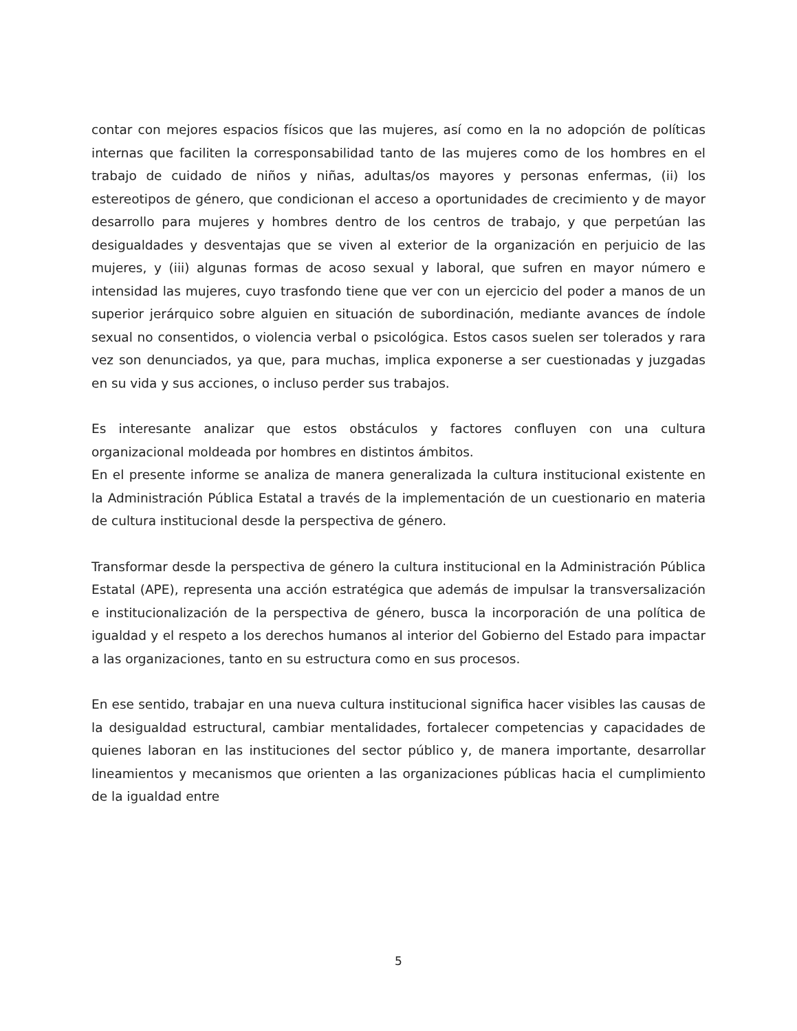contar con mejores espacios físicos que las mujeres, así como en la no adopción de políticas internas que faciliten la corresponsabilidad tanto de las mujeres como de los hombres en el trabajo de cuidado de niños y niñas, adultas/os mayores y personas enfermas, (ii) los estereotipos de género, que condicionan el acceso a oportunidades de crecimiento y de mayor desarrollo para mujeres y hombres dentro de los centros de trabajo, y que perpetúan las desigualdades y desventajas que se viven al exterior de la organización en perjuicio de las mujeres, y (iii) algunas formas de acoso sexual y laboral, que sufren en mayor número e intensidad las mujeres, cuyo trasfondo tiene que ver con un ejercicio del poder a manos de un superior jerárquico sobre alguien en situación de subordinación, mediante avances de índole sexual no consentidos, o violencia verbal o psicológica. Estos casos suelen ser tolerados y rara vez son denunciados, ya que, para muchas, implica exponerse a ser cuestionadas y juzgadas en su vida y sus acciones, o incluso perder sus trabajos.
Es interesante analizar que estos obstáculos y factores confluyen con una cultura organizacional moldeada por hombres en distintos ámbitos.
En el presente informe se analiza de manera generalizada la cultura institucional existente en la Administración Pública Estatal a través de la implementación de un cuestionario en materia de cultura institucional desde la perspectiva de género.
Transformar desde la perspectiva de género la cultura institucional en la Administración Pública Estatal (APE), representa una acción estratégica que además de impulsar la transversalización e institucionalización de la perspectiva de género, busca la incorporación de una política de igualdad y el respeto a los derechos humanos al interior del Gobierno del Estado para impactar a las organizaciones, tanto en su estructura como en sus procesos.
En ese sentido, trabajar en una nueva cultura institucional significa hacer visibles las causas de la desigualdad estructural, cambiar mentalidades, fortalecer competencias y capacidades de quienes laboran en las instituciones del sector público y, de manera importante, desarrollar lineamientos y mecanismos que orienten a las organizaciones públicas hacia el cumplimiento de la igualdad entre
5